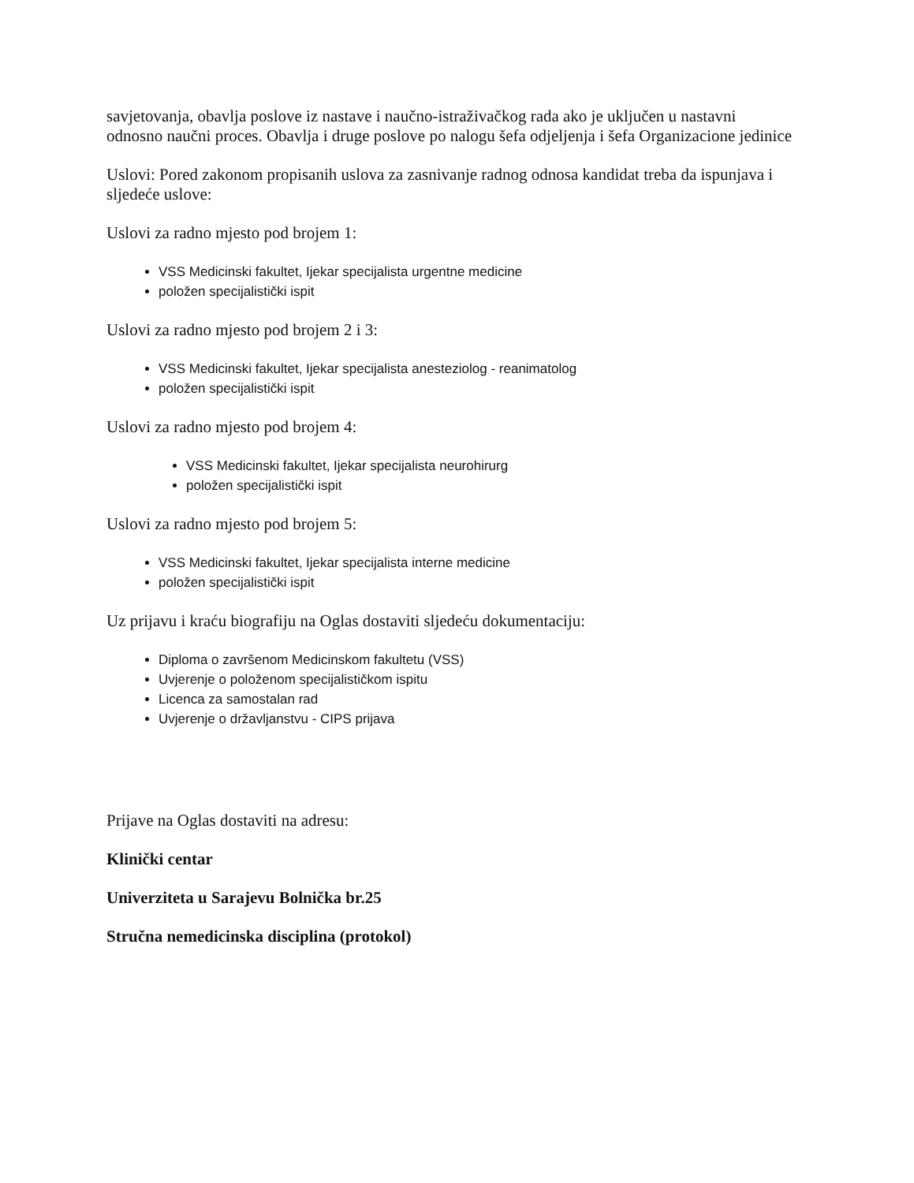savjetovanja, obavlja poslove iz nastave i naučno-istraživačkog rada ako je uključen u nastavni odnosno naučni proces. Obavlja i druge poslove po nalogu šefa odjeljenja i šefa Organizacione jedinice
Uslovi: Pored zakonom propisanih uslova za zasnivanje radnog odnosa kandidat treba da ispunjava i sljedeće uslove:
Uslovi za radno mjesto pod brojem 1:
VSS Medicinski fakultet, Ijekar specijalista urgentne medicine
položen specijalistički ispit
Uslovi za radno mjesto pod brojem 2 i 3:
VSS Medicinski fakultet, Ijekar specijalista anesteziolog - reanimatolog
položen specijalistički ispit
Uslovi za radno mjesto pod brojem 4:
VSS Medicinski fakultet, Ijekar specijalista neurohirurg
položen specijalistički ispit
Uslovi za radno mjesto pod brojem 5:
VSS Medicinski fakultet, Ijekar specijalista interne medicine
položen specijalistički ispit
Uz prijavu i kraću biografiju na Oglas dostaviti sljedeću dokumentaciju:
Diploma o završenom Medicinskom fakultetu (VSS)
Uvjerenje o položenom specijalističkom ispitu
Licenca za samostalan rad
Uvjerenje o državljanstvu - CIPS prijava
Prijave na Oglas dostaviti na adresu:
Klinički centar
Univerziteta u Sarajevu Bolnička br.25
Stručna nemedicinska disciplina (protokol)